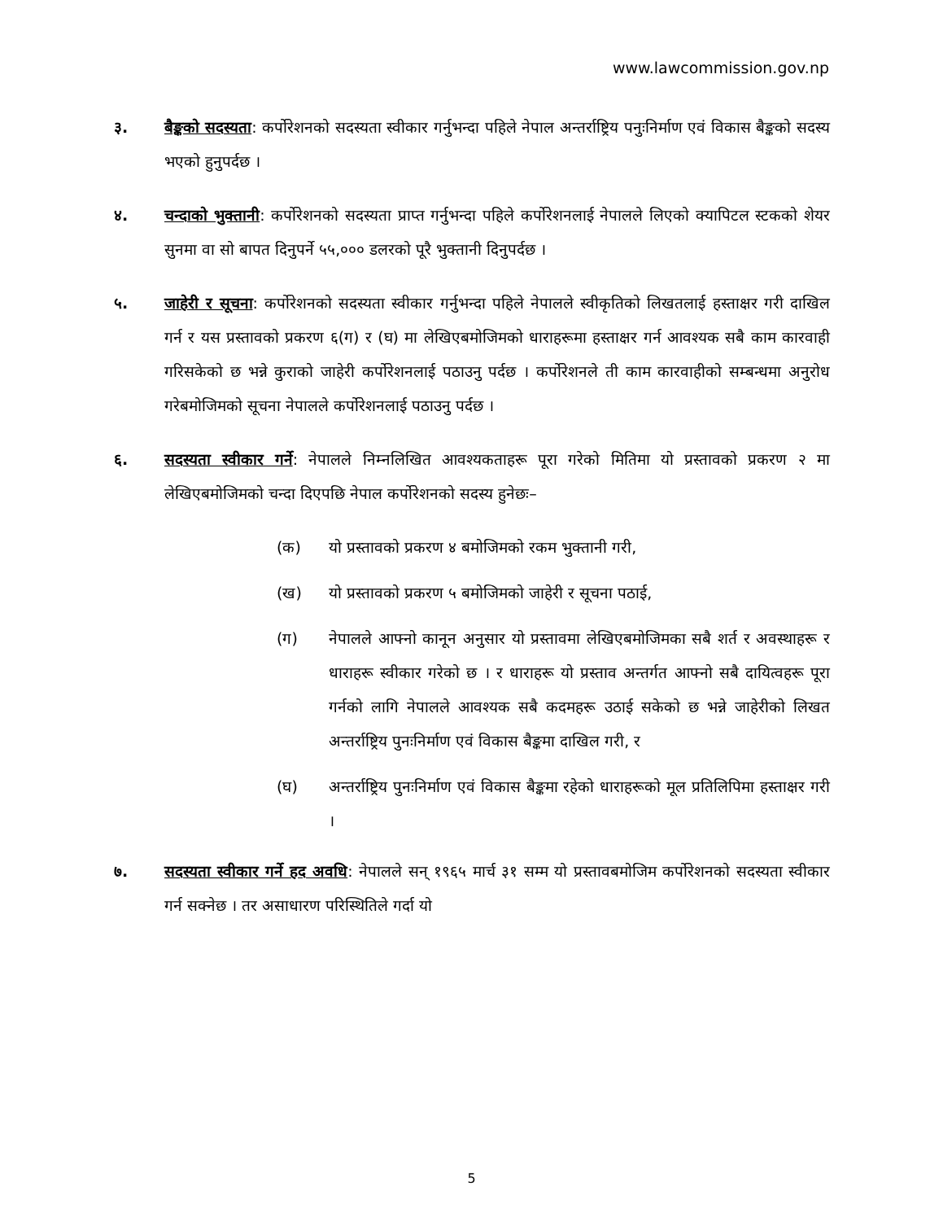www.lawcommission.gov.np
३. बैङ्कको सदस्यता: कर्पोरेशनको सदस्यता स्वीकार गर्नुभन्दा पहिले नेपाल अन्तर्राष्ट्रिय पनुःनिर्माण एवं विकास बैङ्कको सदस्य भएको हुनुपर्दछ ।
४. चन्दाको भुक्तानी: कर्पोरेशनको सदस्यता प्राप्त गर्नुभन्दा पहिले कर्पोरेशनलाई नेपालले लिएको क्यापिटल स्टकको शेयर सुनमा वा सो बापत दिनुपर्ने ५५,००० डलरको पूरै भुक्तानी दिनुपर्दछ ।
५. जाहेरी र सूचना: कर्पोरेशनको सदस्यता स्वीकार गर्नुभन्दा पहिले नेपालले स्वीकृतिको लिखतलाई हस्ताक्षर गरी दाखिल गर्न र यस प्रस्तावको प्रकरण ६(ग) र (घ) मा लेखिएबमोजिमको धाराहरूमा हस्ताक्षर गर्न आवश्यक सबै काम कारवाही गरिसकेको छ भन्ने कुराको जाहेरी कर्पोरेशनलाई पठाउनु पर्दछ । कर्पोरेशनले ती काम कारवाहीको सम्बन्धमा अनुरोध गरेबमोजिमको सूचना नेपालले कर्पोरेशनलाई पठाउनु पर्दछ ।
६. सदस्यता स्वीकार गर्ने: नेपालले निम्नलिखित आवश्यकताहरू पूरा गरेको मितिमा यो प्रस्तावको प्रकरण २ मा लेखिएबमोजिमको चन्दा दिएपछि नेपाल कर्पोरेशनको सदस्य हुनेछः–
(क) यो प्रस्तावको प्रकरण ४ बमोजिमको रकम भुक्तानी गरी,
(ख) यो प्रस्तावको प्रकरण ५ बमोजिमको जाहेरी र सूचना पठाई,
(ग) नेपालले आफ्नो कानून अनुसार यो प्रस्तावमा लेखिएबमोजिमका सबै शर्त र अवस्थाहरू र धाराहरू स्वीकार गरेको छ । र धाराहरू यो प्रस्ताव अन्तर्गत आफ्नो सबै दायित्वहरू पूरा गर्नको लागि नेपालले आवश्यक सबै कदमहरू उठाई सकेको छ भन्ने जाहेरीको लिखत अन्तर्राष्ट्रिय पुनःनिर्माण एवं विकास बैङ्कमा दाखिल गरी, र
(घ) अन्तर्राष्ट्रिय पुनःनिर्माण एवं विकास बैङ्कमा रहेको धाराहरूको मूल प्रतिलिपिमा हस्ताक्षर गरी ।
७. सदस्यता स्वीकार गर्ने हद अवधि: नेपालले सन् १९६५ मार्च ३१ सम्म यो प्रस्तावबमोजिम कर्पोरेशनको सदस्यता स्वीकार गर्न सक्नेछ । तर असाधारण परिस्थितिले गर्दा यो
5